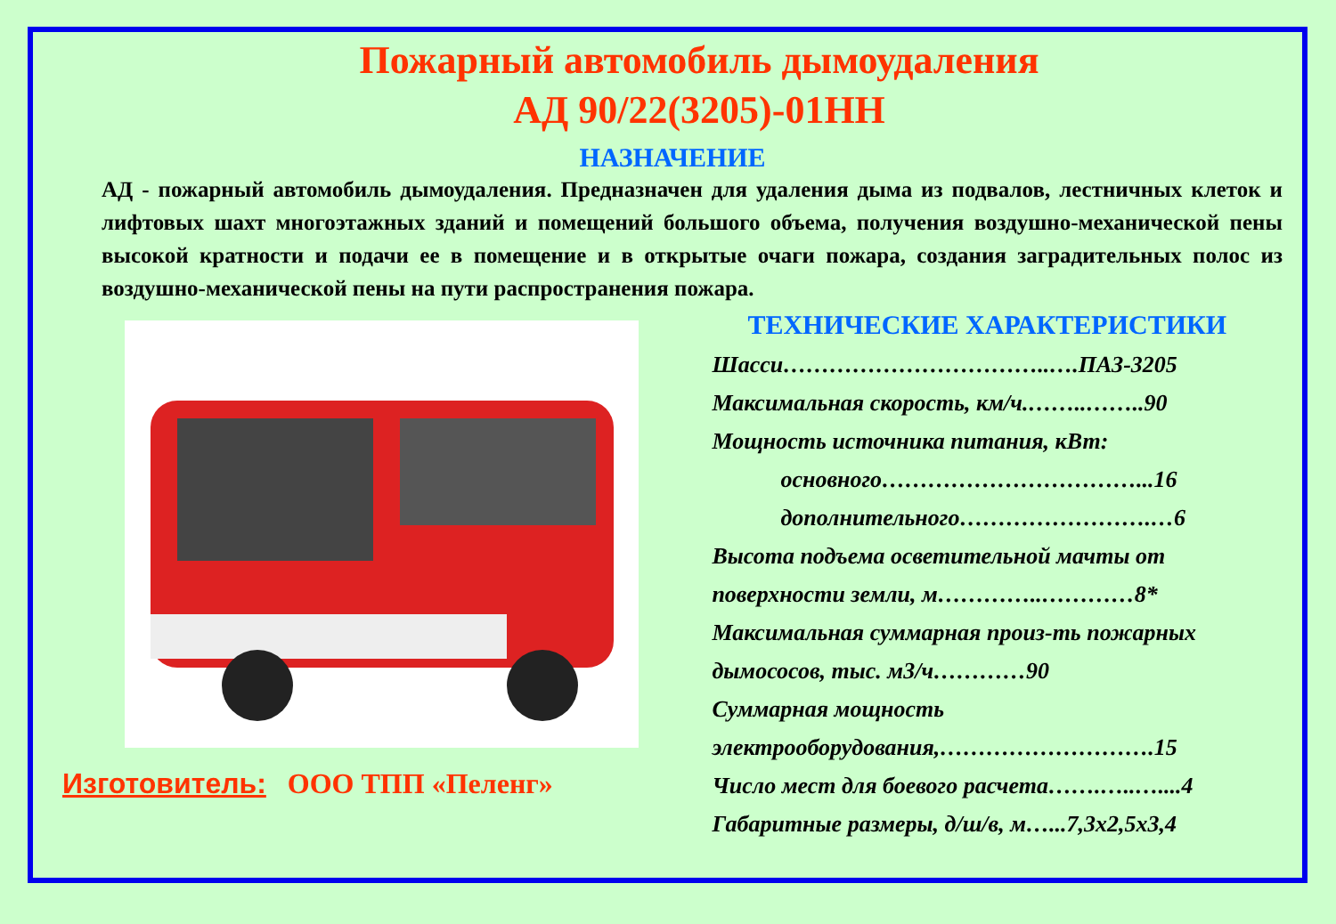Пожарный автомобиль дымоудаления
АД 90/22(3205)-01НН
НАЗНАЧЕНИЕ
АД - пожарный автомобиль дымоудаления. Предназначен для удаления дыма из подвалов, лестничных клеток и лифтовых шахт многоэтажных зданий и помещений большого объема, получения воздушно-механической пены высокой кратности и подачи ее в помещение и в открытые очаги пожара, создания заградительных полос из воздушно-механической пены на пути распространения пожара.
Изготовитель: ООО ТПП «Пеленг»
ТЕХНИЧЕСКИЕ ХАРАКТЕРИСТИКИ
Шасси……………………………..….ПАЗ-3205
Максимальная скорость, км/ч.……..……..90
Мощность источника питания, кВт:
основного……………………………...16
дополнительного…………………….…6
Высота подъема осветительной мачты от поверхности земли, м…………..…………8*
Максимальная суммарная произ-ть пожарных дымососов, тыс. м3/ч…………90
Суммарная мощность электрооборудования,……………………….15
Число мест для боевого расчета…….…..…....4
Габаритные размеры, д/ш/в, м…...7,3х2,5х3,4